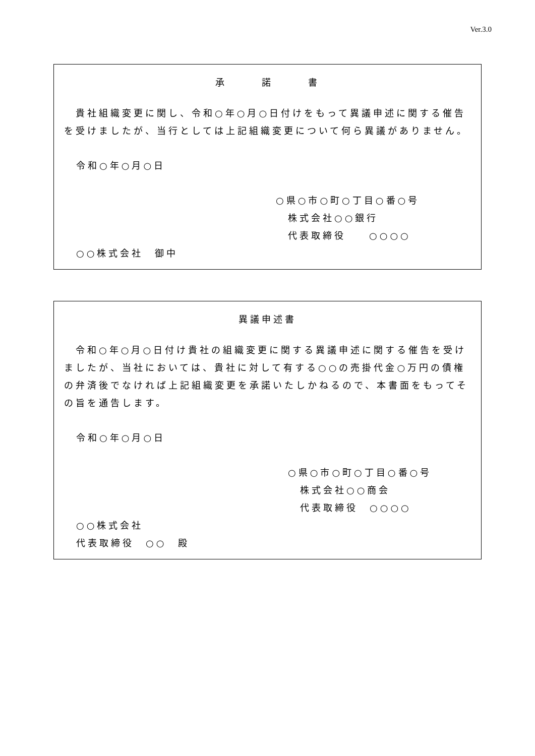Ver.3.0
承　　　諾　　　書
　貴社組織変更に関し、令和○年○月○日付けをもって異議申述に関する催告を受けましたが、当行としては上記組織変更について何ら異議がありません。
令和○年○月○日
○県○市○町○丁目○番○号
株式会社○○銀行
代表取締役　　○○○○
○○株式会社　御中
異議申述書
　令和○年○月○日付け貴社の組織変更に関する異議申述に関する催告を受けましたが、当社においては、貴社に対して有する○○の売掛代金○万円の債権の弁済後でなければ上記組織変更を承諾いたしかねるので、本書面をもってその旨を通告します。
令和○年○月○日
○県○市○町○丁目○番○号
株式会社○○商会
代表取締役　○○○○
○○株式会社
代表取締役　○○　殿